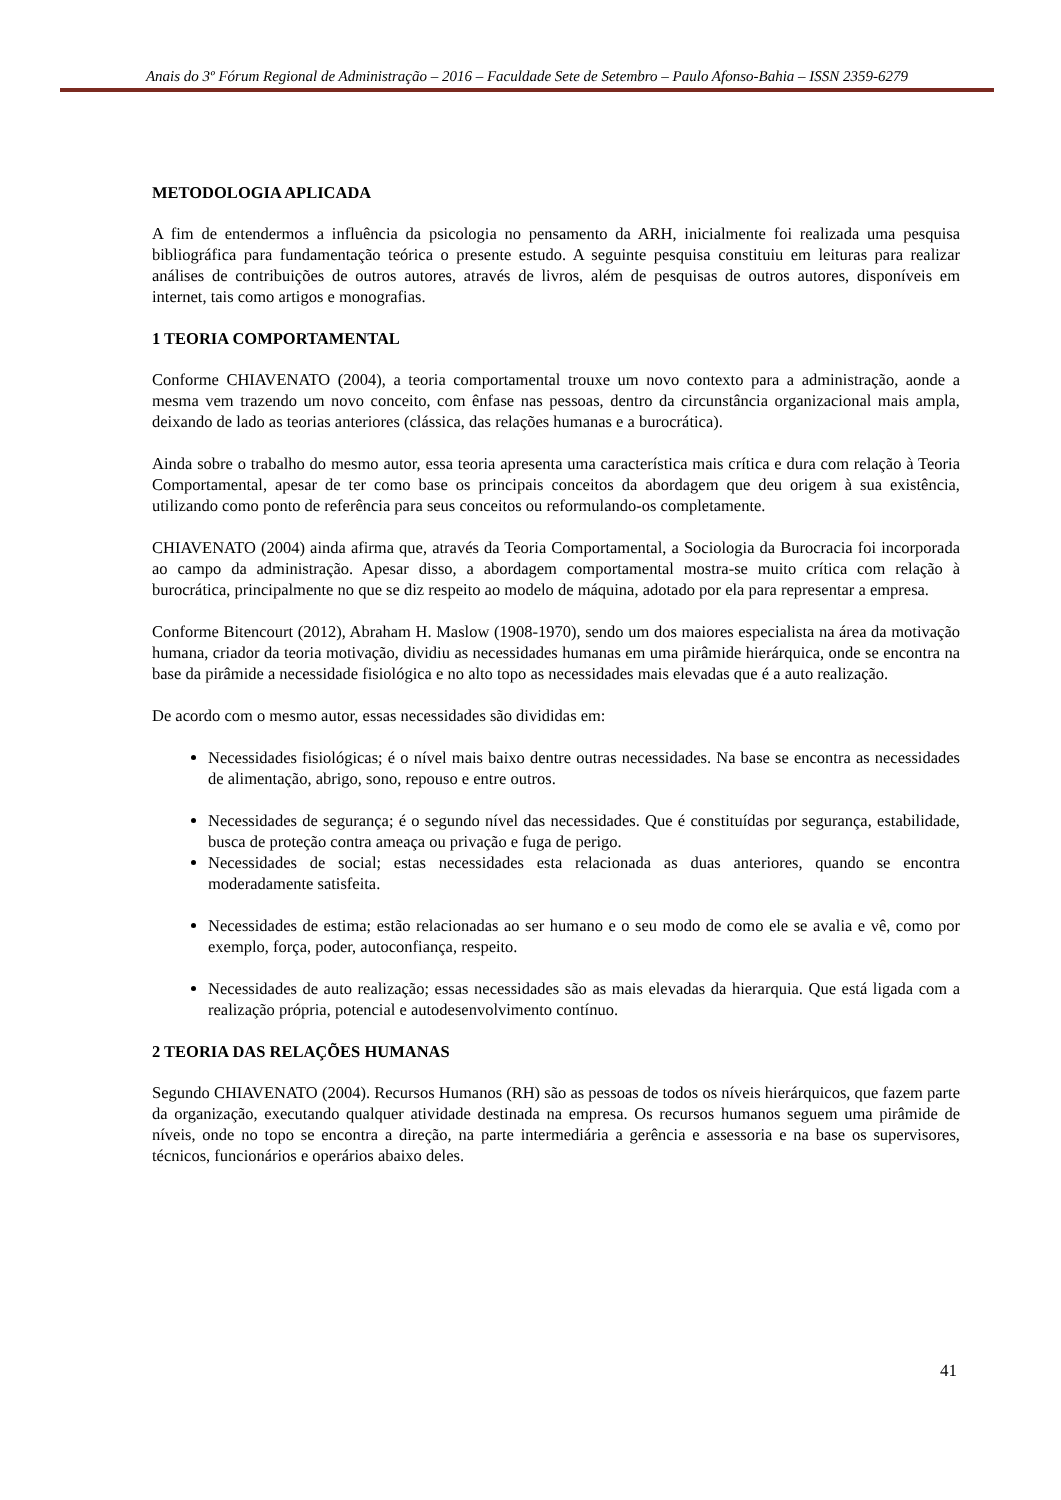Anais do 3º Fórum Regional de Administração – 2016 – Faculdade Sete de Setembro – Paulo Afonso-Bahia – ISSN 2359-6279
METODOLOGIA APLICADA
A fim de entendermos a influência da psicologia no pensamento da ARH, inicialmente foi realizada uma pesquisa bibliográfica para fundamentação teórica o presente estudo. A seguinte pesquisa constituiu em leituras para realizar análises de contribuições de outros autores, através de livros, além de pesquisas de outros autores, disponíveis em internet, tais como artigos e monografias.
1 TEORIA COMPORTAMENTAL
Conforme CHIAVENATO (2004), a teoria comportamental trouxe um novo contexto para a administração, aonde a mesma vem trazendo um novo conceito, com ênfase nas pessoas, dentro da circunstância organizacional mais ampla, deixando de lado as teorias anteriores (clássica, das relações humanas e a burocrática).
Ainda sobre o trabalho do mesmo autor, essa teoria apresenta uma característica mais crítica e dura com relação à Teoria Comportamental, apesar de ter como base os principais conceitos da abordagem que deu origem à sua existência, utilizando como ponto de referência para seus conceitos ou reformulando-os completamente.
CHIAVENATO (2004) ainda afirma que, através da Teoria Comportamental, a Sociologia da Burocracia foi incorporada ao campo da administração. Apesar disso, a abordagem comportamental mostra-se muito crítica com relação à burocrática, principalmente no que se diz respeito ao modelo de máquina, adotado por ela para representar a empresa.
Conforme Bitencourt (2012), Abraham H. Maslow (1908-1970), sendo um dos maiores especialista na área da motivação humana, criador da teoria motivação, dividiu as necessidades humanas em uma pirâmide hierárquica, onde se encontra na base da pirâmide a necessidade fisiológica e no alto topo as necessidades mais elevadas que é a auto realização.
De acordo com o mesmo autor, essas necessidades são divididas em:
Necessidades fisiológicas; é o nível mais baixo dentre outras necessidades. Na base se encontra as necessidades de alimentação, abrigo, sono, repouso e entre outros.
Necessidades de segurança; é o segundo nível das necessidades. Que é constituídas por segurança, estabilidade, busca de proteção contra ameaça ou privação e fuga de perigo.
Necessidades de social; estas necessidades esta relacionada as duas anteriores, quando se encontra moderadamente satisfeita.
Necessidades de estima; estão relacionadas ao ser humano e o seu modo de como ele se avalia e vê, como por exemplo, força, poder, autoconfiança, respeito.
Necessidades de auto realização; essas necessidades são as mais elevadas da hierarquia. Que está ligada com a realização própria, potencial e autodesenvolvimento contínuo.
2 TEORIA DAS RELAÇÕES HUMANAS
Segundo CHIAVENATO (2004). Recursos Humanos (RH) são as pessoas de todos os níveis hierárquicos, que fazem parte da organização, executando qualquer atividade destinada na empresa. Os recursos humanos seguem uma pirâmide de níveis, onde no topo se encontra a direção, na parte intermediária a gerência e assessoria e na base os supervisores, técnicos, funcionários e operários abaixo deles.
41